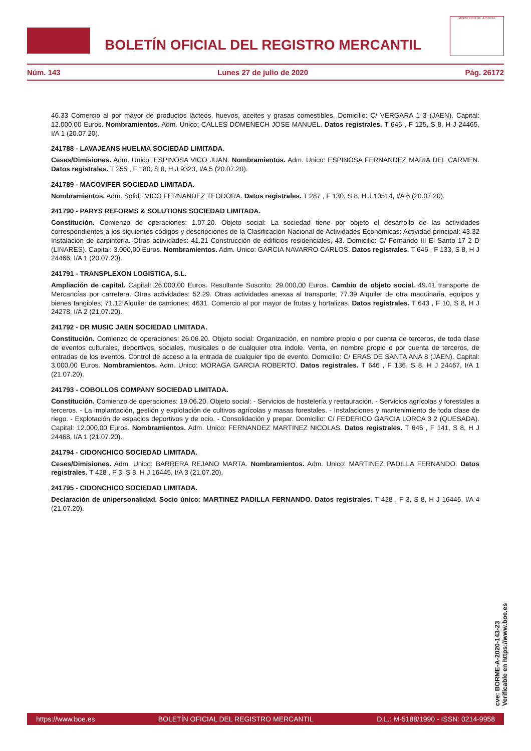BOLETÍN OFICIAL DEL REGISTRO MERCANTIL
MINISTERIO DE JUSTICIA
Núm. 143 Lunes 27 de julio de 2020 Pág. 26172
46.33 Comercio al por mayor de productos lácteos, huevos, aceites y grasas comestibles. Domicilio: C/ VERGARA 1 3 (JAEN). Capital: 12.000,00 Euros. Nombramientos. Adm. Unico: CALLES DOMENECH JOSE MANUEL. Datos registrales. T 646 , F 125, S 8, H J 24465, I/A 1 (20.07.20).
241788 - LAVAJEANS HUELMA SOCIEDAD LIMITADA.
Ceses/Dimisiones. Adm. Unico: ESPINOSA VICO JUAN. Nombramientos. Adm. Unico: ESPINOSA FERNANDEZ MARIA DEL CARMEN. Datos registrales. T 255 , F 180, S 8, H J 9323, I/A 5 (20.07.20).
241789 - MACOVIFER SOCIEDAD LIMITADA.
Nombramientos. Adm. Solid.: VICO FERNANDEZ TEODORA. Datos registrales. T 287 , F 130, S 8, H J 10514, I/A 6 (20.07.20).
241790 - PARYS REFORMS & SOLUTIONS SOCIEDAD LIMITADA.
Constitución. Comienzo de operaciones: 1.07.20. Objeto social: La sociedad tiene por objeto el desarrollo de las actividades correspondientes a los siguientes códigos y descripciones de la Clasificación Nacional de Actividades Económicas: Actividad principal: 43.32 Instalación de carpintería. Otras actividades: 41.21 Construcción de edificios residenciales, 43. Domicilio: C/ Fernando III El Santo 17 2 D (LINARES). Capital: 3.000,00 Euros. Nombramientos. Adm. Unico: GARCIA NAVARRO CARLOS. Datos registrales. T 646 , F 133, S 8, H J 24466, I/A 1 (20.07.20).
241791 - TRANSPLEXON LOGISTICA, S.L.
Ampliación de capital. Capital: 26.000,00 Euros. Resultante Suscrito: 29.000,00 Euros. Cambio de objeto social. 49.41 transporte de Mercancías por carretera. Otras actividades: 52.29. Otras actividades anexas al transporte; 77.39 Alquiler de otra maquinaria, equipos y bienes tangibles; 71.12 Alquiler de camiones; 4631. Comercio al por mayor de frutas y hortalizas. Datos registrales. T 643 , F 10, S 8, H J 24278, I/A 2 (21.07.20).
241792 - DR MUSIC JAEN SOCIEDAD LIMITADA.
Constitución. Comienzo de operaciones: 26.06.20. Objeto social: Organización, en nombre propio o por cuenta de terceros, de toda clase de eventos culturales, deportivos, sociales, musicales o de cualquier otra índole. Venta, en nombre propio o por cuenta de terceros, de entradas de los eventos. Control de acceso a la entrada de cualquier tipo de evento. Domicilio: C/ ERAS DE SANTA ANA 8 (JAEN). Capital: 3.000,00 Euros. Nombramientos. Adm. Unico: MORAGA GARCIA ROBERTO. Datos registrales. T 646 , F 136, S 8, H J 24467, I/A 1 (21.07.20).
241793 - COBOLLOS COMPANY SOCIEDAD LIMITADA.
Constitución. Comienzo de operaciones: 19.06.20. Objeto social: - Servicios de hostelería y restauración. - Servicios agrícolas y forestales a terceros. - La implantación, gestión y explotación de cultivos agrícolas y masas forestales. - Instalaciones y mantenimiento de toda clase de riego. - Explotación de espacios deportivos y de ocio. - Consolidación y prepar. Domicilio: C/ FEDERICO GARCIA LORCA 3 2 (QUESADA). Capital: 12.000,00 Euros. Nombramientos. Adm. Unico: FERNANDEZ MARTINEZ NICOLAS. Datos registrales. T 646 , F 141, S 8, H J 24468, I/A 1 (21.07.20).
241794 - CIDONCHICO SOCIEDAD LIMITADA.
Ceses/Dimisiones. Adm. Unico: BARRERA REJANO MARTA. Nombramientos. Adm. Unico: MARTINEZ PADILLA FERNANDO. Datos registrales. T 428 , F 3, S 8, H J 16445, I/A 3 (21.07.20).
241795 - CIDONCHICO SOCIEDAD LIMITADA.
Declaración de unipersonalidad. Socio único: MARTINEZ PADILLA FERNANDO. Datos registrales. T 428 , F 3, S 8, H J 16445, I/A 4 (21.07.20).
cve: BORME-A-2020-143-23
Verificable en https://www.boe.es
https://www.boe.es BOLETÍN OFICIAL DEL REGISTRO MERCANTIL D.L.: M-5188/1990 - ISSN: 0214-9958